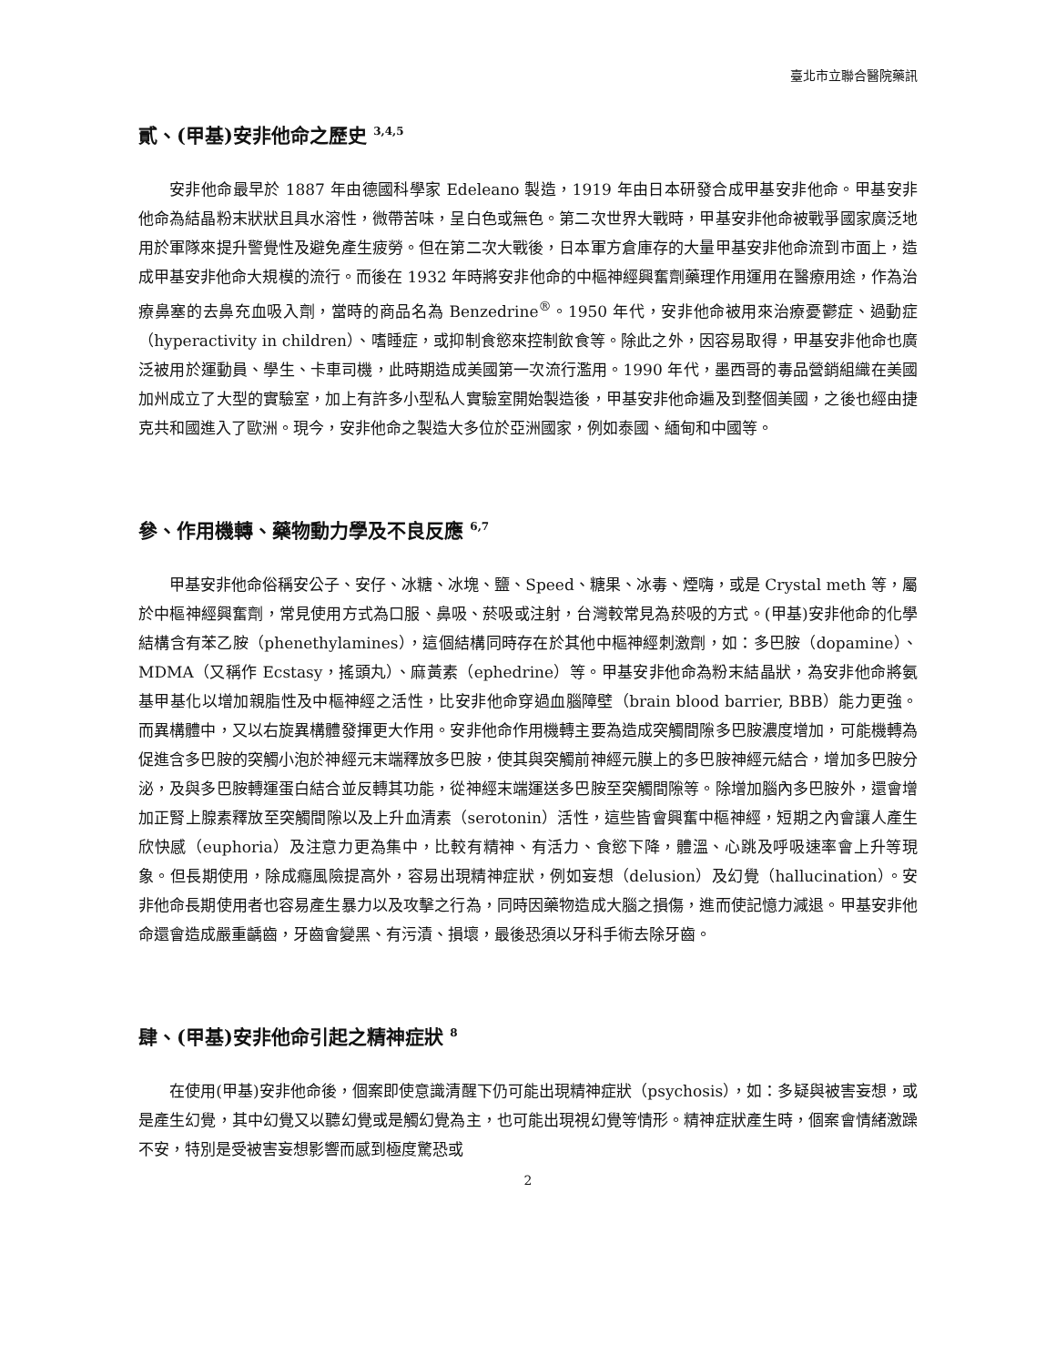臺北市立聯合醫院藥訊
貳、(甲基)安非他命之歷史 <sup>3,4,5</sup>
安非他命最早於 1887 年由德國科學家 Edeleano 製造，1919 年由日本研發合成甲基安非他命。甲基安非他命為結晶粉末狀狀且具水溶性，微帶苦味，呈白色或無色。第二次世界大戰時，甲基安非他命被戰爭國家廣泛地用於軍隊來提升警覺性及避免產生疲勞。但在第二次大戰後，日本軍方倉庫存的大量甲基安非他命流到市面上，造成甲基安非他命大規模的流行。而後在 1932 年時將安非他命的中樞神經興奮劑藥理作用運用在醫療用途，作為治療鼻塞的去鼻充血吸入劑，當時的商品名為 Benzedrine<sup>®</sup>。1950 年代，安非他命被用來治療憂鬱症、過動症（hyperactivity in children）、嗜睡症，或抑制食慾來控制飲食等。除此之外，因容易取得，甲基安非他命也廣泛被用於運動員、學生、卡車司機，此時期造成美國第一次流行濫用。1990 年代，墨西哥的毒品營銷組織在美國加州成立了大型的實驗室，加上有許多小型私人實驗室開始製造後，甲基安非他命遍及到整個美國，之後也經由捷克共和國進入了歐洲。現今，安非他命之製造大多位於亞洲國家，例如泰國、緬甸和中國等。
參、作用機轉、藥物動力學及不良反應 <sup>6,7</sup>
甲基安非他命俗稱安公子、安仔、冰糖、冰塊、鹽、Speed、糖果、冰毒、煙嗨，或是 Crystal meth 等，屬於中樞神經興奮劑，常見使用方式為口服、鼻吸、菸吸或注射，台灣較常見為菸吸的方式。(甲基)安非他命的化學結構含有苯乙胺（phenethylamines），這個結構同時存在於其他中樞神經刺激劑，如：多巴胺（dopamine）、MDMA（又稱作 Ecstasy，搖頭丸）、麻黃素（ephedrine）等。甲基安非他命為粉末結晶狀，為安非他命將氨基甲基化以增加親脂性及中樞神經之活性，比安非他命穿過血腦障壁（brain blood barrier, BBB）能力更強。而異構體中，又以右旋異構體發揮更大作用。安非他命作用機轉主要為造成突觸間隙多巴胺濃度增加，可能機轉為促進含多巴胺的突觸小泡於神經元末端釋放多巴胺，使其與突觸前神經元膜上的多巴胺神經元結合，增加多巴胺分泌，及與多巴胺轉運蛋白結合並反轉其功能，從神經末端運送多巴胺至突觸間隙等。除增加腦內多巴胺外，還會增加正腎上腺素釋放至突觸間隙以及上升血清素（serotonin）活性，這些皆會興奮中樞神經，短期之內會讓人產生欣快感（euphoria）及注意力更為集中，比較有精神、有活力、食慾下降，體溫、心跳及呼吸速率會上升等現象。但長期使用，除成癮風險提高外，容易出現精神症狀，例如妄想（delusion）及幻覺（hallucination）。安非他命長期使用者也容易產生暴力以及攻擊之行為，同時因藥物造成大腦之損傷，進而使記憶力減退。甲基安非他命還會造成嚴重齲齒，牙齒會變黑、有污漬、損壞，最後恐須以牙科手術去除牙齒。
肆、(甲基)安非他命引起之精神症狀 <sup>8</sup>
在使用(甲基)安非他命後，個案即使意識清醒下仍可能出現精神症狀（psychosis），如：多疑與被害妄想，或是產生幻覺，其中幻覺又以聽幻覺或是觸幻覺為主，也可能出現視幻覺等情形。精神症狀產生時，個案會情緒激躁不安，特別是受被害妄想影響而感到極度驚恐或
2